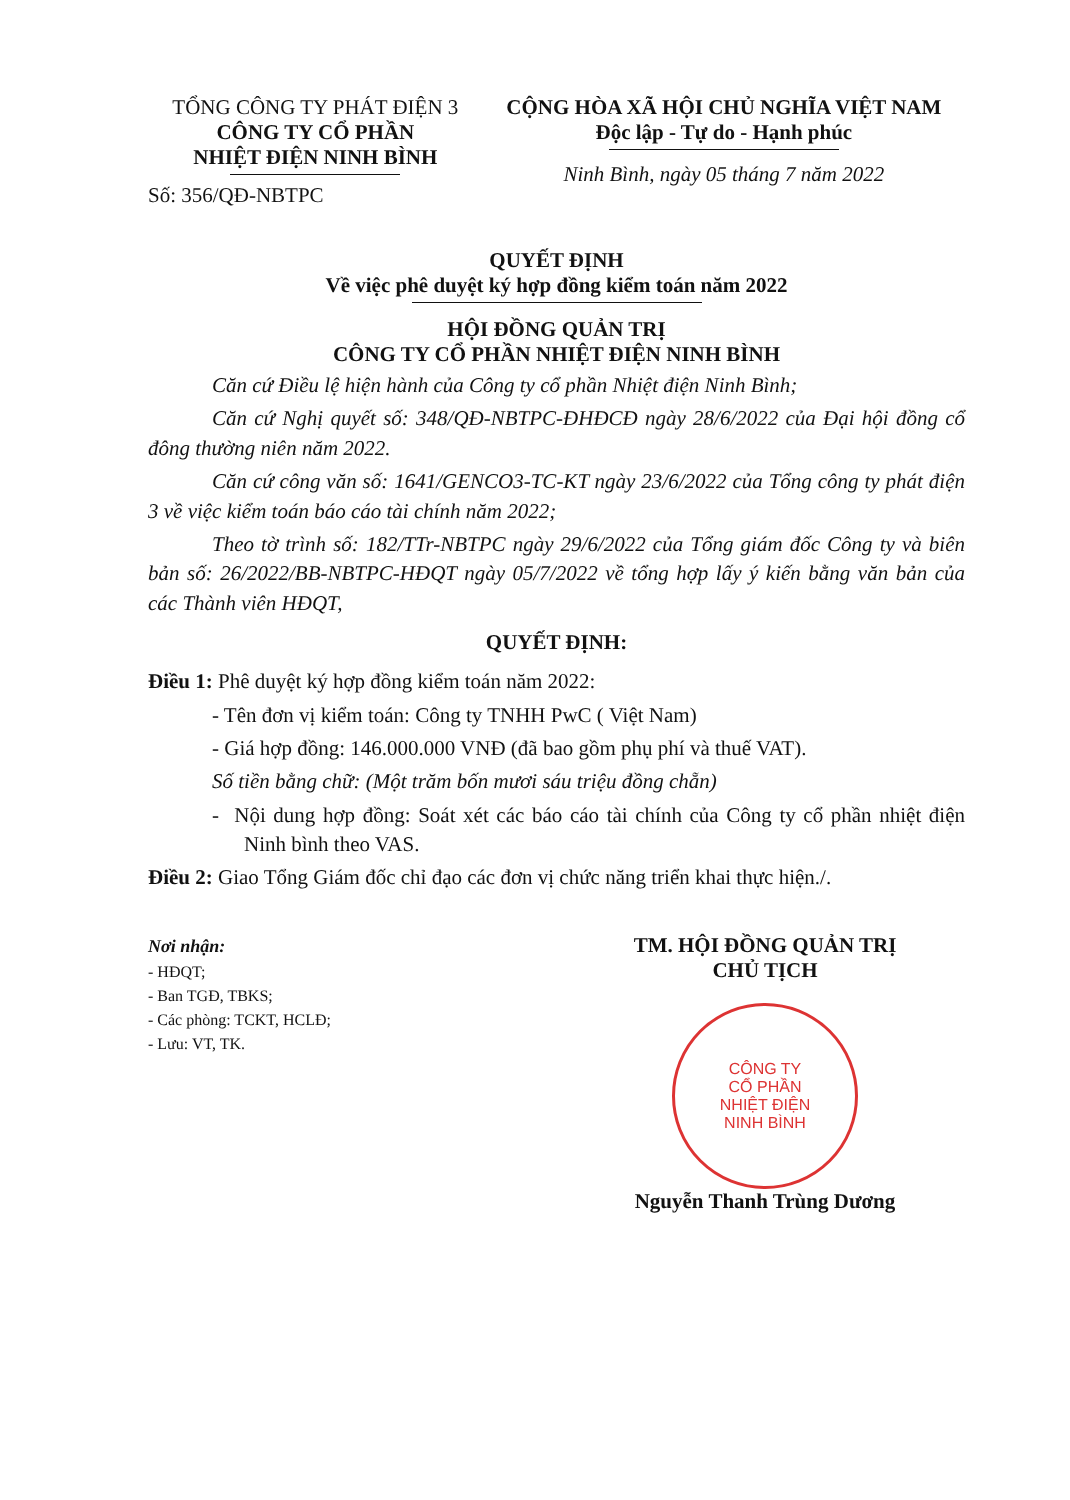TỔNG CÔNG TY PHÁT ĐIỆN 3
CÔNG TY CỔ PHẦN
NHIỆT ĐIỆN NINH BÌNH
Số: 356/QĐ-NBTPC
CỘNG HÒA XÃ HỘI CHỦ NGHĨA VIỆT NAM
Độc lập - Tự do - Hạnh phúc
Ninh Bình, ngày 05 tháng 7 năm 2022
QUYẾT ĐỊNH
Về việc phê duyệt ký hợp đồng kiểm toán năm 2022
HỘI ĐỒNG QUẢN TRỊ
CÔNG TY CỔ PHẦN NHIỆT ĐIỆN NINH BÌNH
Căn cứ Điều lệ hiện hành của Công ty cổ phần Nhiệt điện Ninh Bình;
Căn cứ Nghị quyết số: 348/QĐ-NBTPC-ĐHĐCĐ ngày 28/6/2022 của Đại hội đồng cổ đông thường niên năm 2022.
Căn cứ công văn số: 1641/GENCO3-TC-KT ngày 23/6/2022 của Tổng công ty phát điện 3 về việc kiểm toán báo cáo tài chính năm 2022;
Theo tờ trình số: 182/TTr-NBTPC ngày 29/6/2022 của Tổng giám đốc Công ty và biên bản số: 26/2022/BB-NBTPC-HĐQT ngày 05/7/2022 về tổng hợp lấy ý kiến bằng văn bản của các Thành viên HĐQT,
QUYẾT ĐỊNH:
Điều 1: Phê duyệt ký hợp đồng kiểm toán năm 2022:
- Tên đơn vị kiểm toán: Công ty TNHH PwC ( Việt Nam)
- Giá hợp đồng: 146.000.000 VNĐ (đã bao gồm phụ phí và thuế VAT).
Số tiền bằng chữ: (Một trăm bốn mươi sáu triệu đồng chẵn)
- Nội dung hợp đồng: Soát xét các báo cáo tài chính của Công ty cổ phần nhiệt điện Ninh bình theo VAS.
Điều 2: Giao Tổng Giám đốc chỉ đạo các đơn vị chức năng triển khai thực hiện./.
Nơi nhận:
- HĐQT;
- Ban TGĐ, TBKS;
- Các phòng: TCKT, HCLĐ;
- Lưu: VT, TK.
TM. HỘI ĐỒNG QUẢN TRỊ
CHỦ TỊCH
CÔNG TY
CỔ PHẦN
NHIỆT ĐIỆN
NINH BÌNH
Nguyễn Thanh Trùng Dương